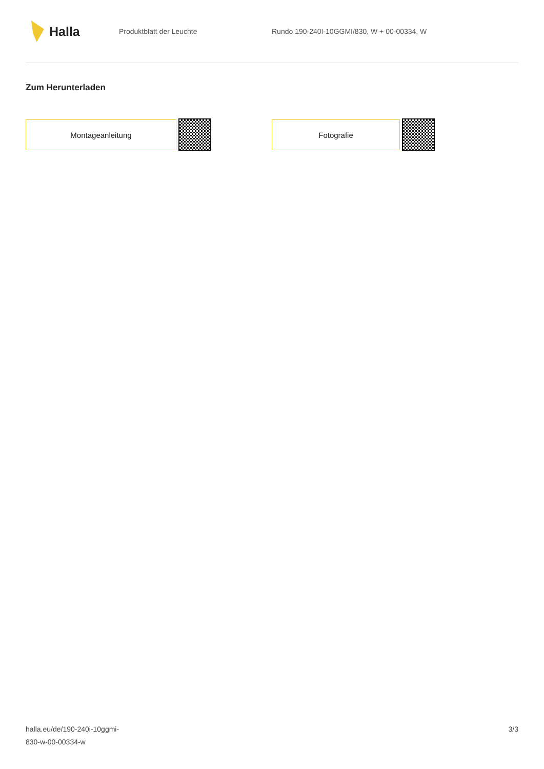Halla
Produktblatt der Leuchte
Rundo 190-240I-10GGMI/830, W + 00-00334, W
Zum Herunterladen
Montageanleitung Fotografie
halla.eu/de/190-240i-10ggmi-
830-w-00-00334-w
3/3